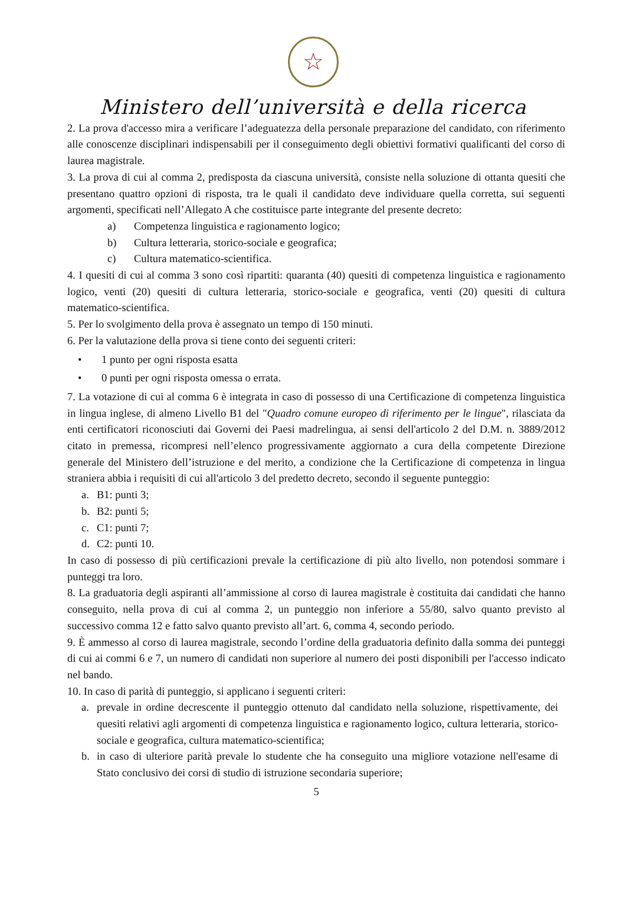☆
Ministero dell’università e della ricerca
2. La prova d'accesso mira a verificare l’adeguatezza della personale preparazione del candidato, con riferimento alle conoscenze disciplinari indispensabili per il conseguimento degli obiettivi formativi qualificanti del corso di laurea magistrale.
3. La prova di cui al comma 2, predisposta da ciascuna università, consiste nella soluzione di ottanta quesiti che presentano quattro opzioni di risposta, tra le quali il candidato deve individuare quella corretta, sui seguenti argomenti, specificati nell’Allegato A che costituisce parte integrante del presente decreto:
a) Competenza linguistica e ragionamento logico;
b) Cultura letteraria, storico-sociale e geografica;
c) Cultura matematico-scientifica.
4. I quesiti di cui al comma 3 sono così ripartiti: quaranta (40) quesiti di competenza linguistica e ragionamento logico, venti (20) quesiti di cultura letteraria, storico-sociale e geografica, venti (20) quesiti di cultura matematico-scientifica.
5. Per lo svolgimento della prova è assegnato un tempo di 150 minuti.
6. Per la valutazione della prova si tiene conto dei seguenti criteri:
• 1 punto per ogni risposta esatta
• 0 punti per ogni risposta omessa o errata.
7. La votazione di cui al comma 6 è integrata in caso di possesso di una Certificazione di competenza linguistica in lingua inglese, di almeno Livello B1 del "Quadro comune europeo di riferimento per le lingue", rilasciata da enti certificatori riconosciuti dai Governi dei Paesi madrelingua, ai sensi dell'articolo 2 del D.M. n. 3889/2012 citato in premessa, ricompresi nell’elenco progressivamente aggiornato a cura della competente Direzione generale del Ministero dell’istruzione e del merito, a condizione che la Certificazione di competenza in lingua straniera abbia i requisiti di cui all'articolo 3 del predetto decreto, secondo il seguente punteggio:
a. B1: punti 3;
b. B2: punti 5;
c. C1: punti 7;
d. C2: punti 10.
In caso di possesso di più certificazioni prevale la certificazione di più alto livello, non potendosi sommare i punteggi tra loro.
8. La graduatoria degli aspiranti all’ammissione al corso di laurea magistrale è costituita dai candidati che hanno conseguito, nella prova di cui al comma 2, un punteggio non inferiore a 55/80, salvo quanto previsto al successivo comma 12 e fatto salvo quanto previsto all’art. 6, comma 4, secondo periodo.
9. È ammesso al corso di laurea magistrale, secondo l’ordine della graduatoria definito dalla somma dei punteggi di cui ai commi 6 e 7, un numero di candidati non superiore al numero dei posti disponibili per l'accesso indicato nel bando.
10. In caso di parità di punteggio, si applicano i seguenti criteri:
a. prevale in ordine decrescente il punteggio ottenuto dal candidato nella soluzione, rispettivamente, dei quesiti relativi agli argomenti di competenza linguistica e ragionamento logico, cultura letteraria, storico-sociale e geografica, cultura matematico-scientifica;
b. in caso di ulteriore parità prevale lo studente che ha conseguito una migliore votazione nell'esame di Stato conclusivo dei corsi di studio di istruzione secondaria superiore;
5